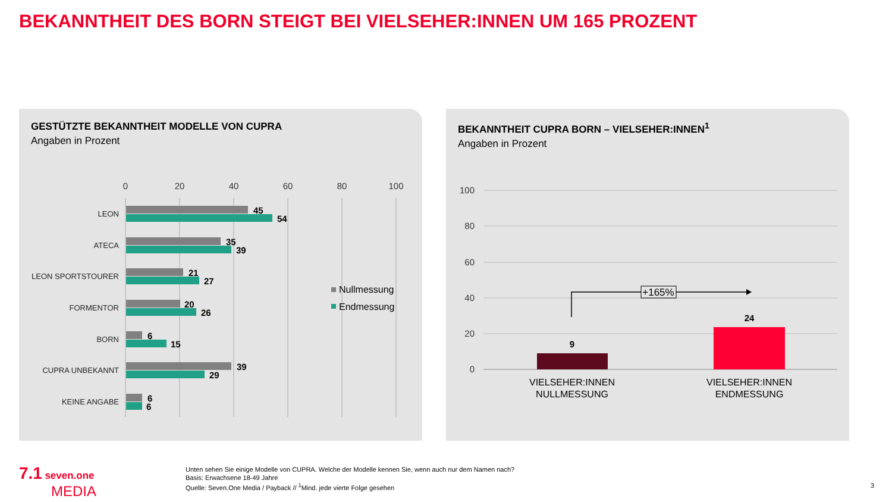BEKANNTHEIT DES BORN STEIGT BEI VIELSEHER:INNEN UM 165 PROZENT
GESTÜTZTE BEKANNTHEIT MODELLE VON CUPRA
Angaben in Prozent
0
20
40
60
80
100
LEON
ATECA
LEON SPORTSTOURER
FORMENTOR
BORN
CUPRA UNBEKANNT
KEINE ANGABE
45
54
35
39
21
27
20
26
6
15
39
29
6
6
Nullmessung
Endmessung
BEKANNTHEIT CUPRA BORN – VIELSEHER:INNEN<sup>1</sup>
Angaben in Prozent
100
80
60
40
20
0
9
24
+165%
VIELSEHER:INNEN
NULLMESSUNG
VIELSEHER:INNEN
ENDMESSUNG
7.1 seven.one
MEDIA
Unten sehen Sie einige Modelle von CUPRA. Welche der Modelle kennen Sie, wenn auch nur dem Namen nach?
Basis: Erwachsene 18-49 Jahre
Quelle: Seven.One Media / Payback // <sup>1</sup>Mind. jede vierte Folge gesehen
3